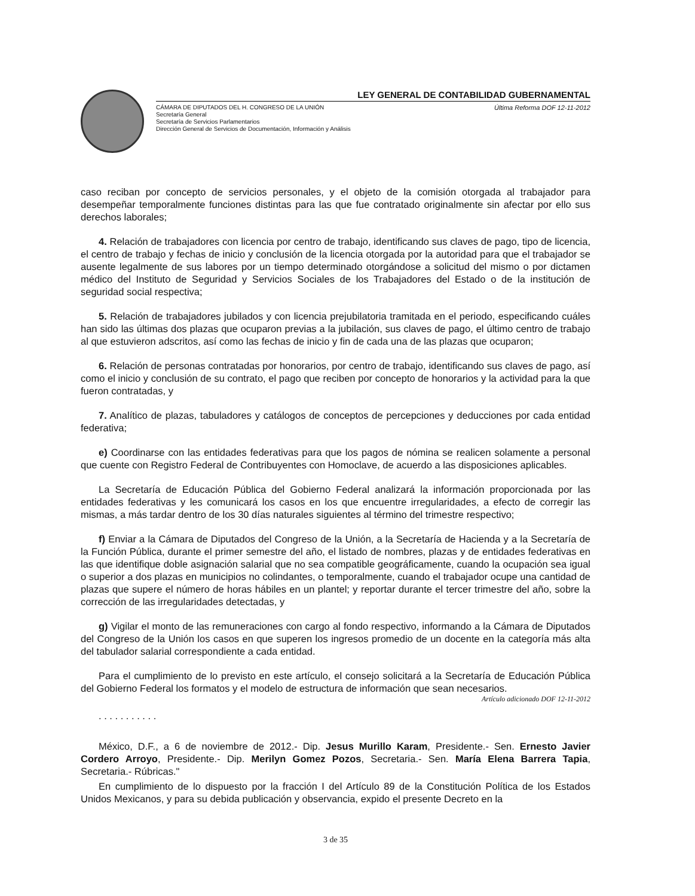LEY GENERAL DE CONTABILIDAD GUBERNAMENTAL
CÁMARA DE DIPUTADOS DEL H. CONGRESO DE LA UNIÓN
Secretaría General
Secretaría de Servicios Parlamentarios
Dirección General de Servicios de Documentación, Información y Análisis
Última Reforma DOF 12-11-2012
caso reciban por concepto de servicios personales, y el objeto de la comisión otorgada al trabajador para desempeñar temporalmente funciones distintas para las que fue contratado originalmente sin afectar por ello sus derechos laborales;
4. Relación de trabajadores con licencia por centro de trabajo, identificando sus claves de pago, tipo de licencia, el centro de trabajo y fechas de inicio y conclusión de la licencia otorgada por la autoridad para que el trabajador se ausente legalmente de sus labores por un tiempo determinado otorgándose a solicitud del mismo o por dictamen médico del Instituto de Seguridad y Servicios Sociales de los Trabajadores del Estado o de la institución de seguridad social respectiva;
5. Relación de trabajadores jubilados y con licencia prejubilatoria tramitada en el periodo, especificando cuáles han sido las últimas dos plazas que ocuparon previas a la jubilación, sus claves de pago, el último centro de trabajo al que estuvieron adscritos, así como las fechas de inicio y fin de cada una de las plazas que ocuparon;
6. Relación de personas contratadas por honorarios, por centro de trabajo, identificando sus claves de pago, así como el inicio y conclusión de su contrato, el pago que reciben por concepto de honorarios y la actividad para la que fueron contratadas, y
7. Analítico de plazas, tabuladores y catálogos de conceptos de percepciones y deducciones por cada entidad federativa;
e) Coordinarse con las entidades federativas para que los pagos de nómina se realicen solamente a personal que cuente con Registro Federal de Contribuyentes con Homoclave, de acuerdo a las disposiciones aplicables.
La Secretaría de Educación Pública del Gobierno Federal analizará la información proporcionada por las entidades federativas y les comunicará los casos en los que encuentre irregularidades, a efecto de corregir las mismas, a más tardar dentro de los 30 días naturales siguientes al término del trimestre respectivo;
f) Enviar a la Cámara de Diputados del Congreso de la Unión, a la Secretaría de Hacienda y a la Secretaría de la Función Pública, durante el primer semestre del año, el listado de nombres, plazas y de entidades federativas en las que identifique doble asignación salarial que no sea compatible geográficamente, cuando la ocupación sea igual o superior a dos plazas en municipios no colindantes, o temporalmente, cuando el trabajador ocupe una cantidad de plazas que supere el número de horas hábiles en un plantel; y reportar durante el tercer trimestre del año, sobre la corrección de las irregularidades detectadas, y
g) Vigilar el monto de las remuneraciones con cargo al fondo respectivo, informando a la Cámara de Diputados del Congreso de la Unión los casos en que superen los ingresos promedio de un docente en la categoría más alta del tabulador salarial correspondiente a cada entidad.
Para el cumplimiento de lo previsto en este artículo, el consejo solicitará a la Secretaría de Educación Pública del Gobierno Federal los formatos y el modelo de estructura de información que sean necesarios.
Artículo adicionado DOF 12-11-2012
. . . . . . . . . . .
México, D.F., a 6 de noviembre de 2012.- Dip. Jesus Murillo Karam, Presidente.- Sen. Ernesto Javier Cordero Arroyo, Presidente.- Dip. Merilyn Gomez Pozos, Secretaria.- Sen. María Elena Barrera Tapia, Secretaria.- Rúbricas."
En cumplimiento de lo dispuesto por la fracción I del Artículo 89 de la Constitución Política de los Estados Unidos Mexicanos, y para su debida publicación y observancia, expido el presente Decreto en la
3 de 35